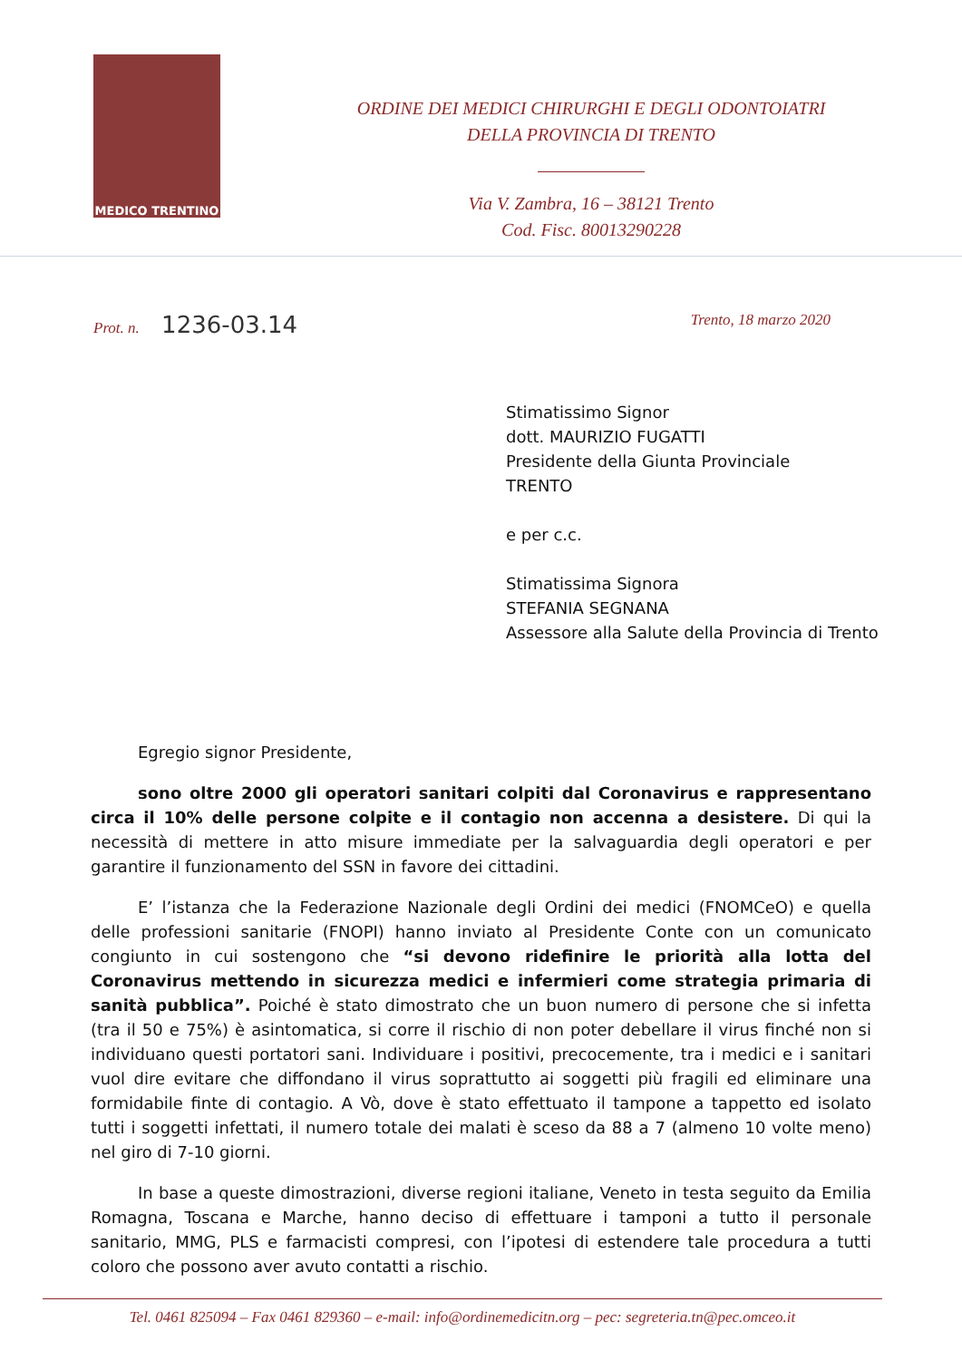MEDICO TRENTINO
ORDINE DEI MEDICI CHIRURGHI E DEGLI ODONTOIATRI
DELLA PROVINCIA DI TRENTO
Via V. Zambra, 16 – 38121 Trento
Cod. Fisc. 80013290228
Prot. n. 1236-03.14 Trento, 18 marzo 2020
Stimatissimo Signor
dott. MAURIZIO FUGATTI
Presidente della Giunta Provinciale
TRENTO
e per c.c.
Stimatissima Signora
STEFANIA SEGNANA
Assessore alla Salute della Provincia di Trento
Egregio signor Presidente,
sono oltre 2000 gli operatori sanitari colpiti dal Coronavirus e rappresentano circa il 10% delle persone colpite e il contagio non accenna a desistere. Di qui la necessità di mettere in atto misure immediate per la salvaguardia degli operatori e per garantire il funzionamento del SSN in favore dei cittadini.
E’ l’istanza che la Federazione Nazionale degli Ordini dei medici (FNOMCeO) e quella delle professioni sanitarie (FNOPI) hanno inviato al Presidente Conte con un comunicato congiunto in cui sostengono che “si devono ridefinire le priorità alla lotta del Coronavirus mettendo in sicurezza medici e infermieri come strategia primaria di sanità pubblica”. Poiché è stato dimostrato che un buon numero di persone che si infetta (tra il 50 e 75%) è asintomatica, si corre il rischio di non poter debellare il virus finché non si individuano questi portatori sani. Individuare i positivi, precocemente, tra i medici e i sanitari vuol dire evitare che diffondano il virus soprattutto ai soggetti più fragili ed eliminare una formidabile finte di contagio. A Vò, dove è stato effettuato il tampone a tappetto ed isolato tutti i soggetti infettati, il numero totale dei malati è sceso da 88 a 7 (almeno 10 volte meno) nel giro di 7-10 giorni.
In base a queste dimostrazioni, diverse regioni italiane, Veneto in testa seguito da Emilia Romagna, Toscana e Marche, hanno deciso di effettuare i tamponi a tutto il personale sanitario, MMG, PLS e farmacisti compresi, con l’ipotesi di estendere tale procedura a tutti coloro che possono aver avuto contatti a rischio.
Tel. 0461 825094 – Fax 0461 829360 – e-mail: info@ordinemedicitn.org – pec: segreteria.tn@pec.omceo.it